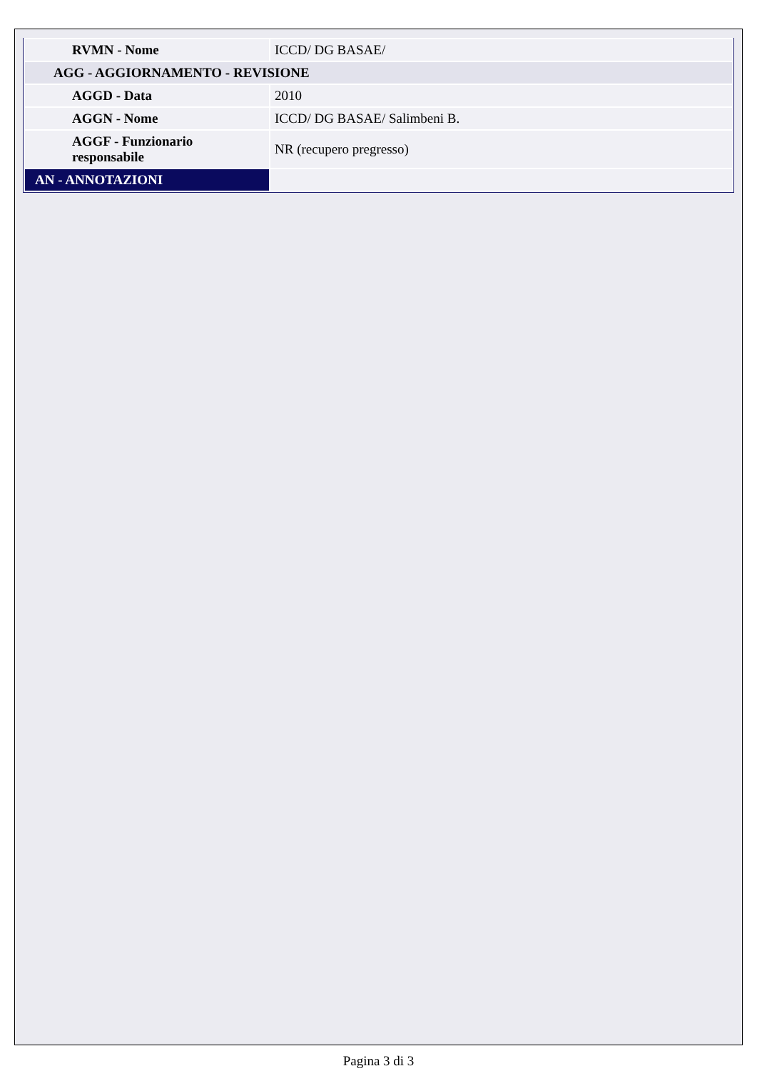| RVMN - Nome | ICCD/ DG BASAE/ |
| AGG - AGGIORNAMENTO - REVISIONE | |
| AGGD - Data | 2010 |
| AGGN - Nome | ICCD/ DG BASAE/ Salimbeni B. |
| AGGF - Funzionario responsabile | NR (recupero pregresso) |
| AN - ANNOTAZIONI | |
Pagina 3 di 3